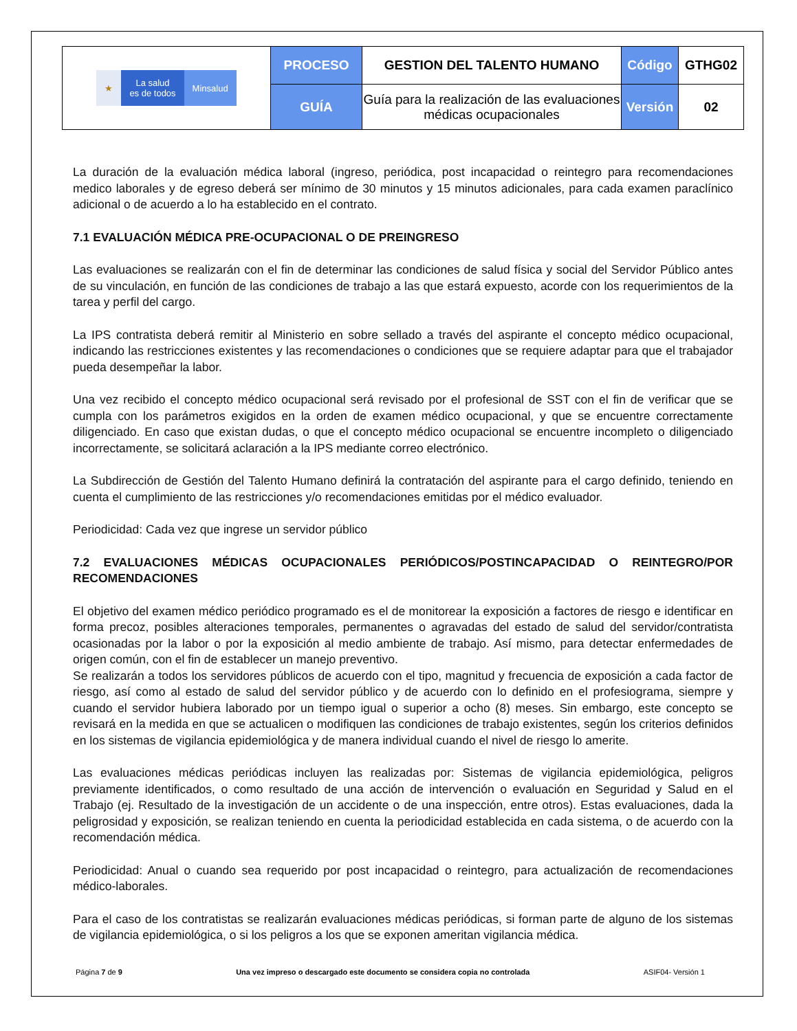| ★ La salud es de todos Minsalud | PROCESO | GESTION DEL TALENTO HUMANO | Código | GTHG02 |
| | GUÍA | Guía para la realización de las evaluaciones médicas ocupacionales | Versión | 02 |
La duración de la evaluación médica laboral (ingreso, periódica, post incapacidad o reintegro para recomendaciones medico laborales y de egreso deberá ser mínimo de 30 minutos y 15 minutos adicionales, para cada examen paraclínico adicional o de acuerdo a lo ha establecido en el contrato.
7.1 EVALUACIÓN MÉDICA PRE-OCUPACIONAL O DE PREINGRESO
Las evaluaciones se realizarán con el fin de determinar las condiciones de salud física y social del Servidor Público antes de su vinculación, en función de las condiciones de trabajo a las que estará expuesto, acorde con los requerimientos de la tarea y perfil del cargo.
La IPS contratista deberá remitir al Ministerio en sobre sellado a través del aspirante el concepto médico ocupacional, indicando las restricciones existentes y las recomendaciones o condiciones que se requiere adaptar para que el trabajador pueda desempeñar la labor.
Una vez recibido el concepto médico ocupacional será revisado por el profesional de SST con el fin de verificar que se cumpla con los parámetros exigidos en la orden de examen médico ocupacional, y que se encuentre correctamente diligenciado. En caso que existan dudas, o que el concepto médico ocupacional se encuentre incompleto o diligenciado incorrectamente, se solicitará aclaración a la IPS mediante correo electrónico.
La Subdirección de Gestión del Talento Humano definirá la contratación del aspirante para el cargo definido, teniendo en cuenta el cumplimiento de las restricciones y/o recomendaciones emitidas por el médico evaluador.
Periodicidad: Cada vez que ingrese un servidor público
7.2 EVALUACIONES MÉDICAS OCUPACIONALES PERIÓDICOS/POSTINCAPACIDAD O REINTEGRO/POR RECOMENDACIONES
El objetivo del examen médico periódico programado es el de monitorear la exposición a factores de riesgo e identificar en forma precoz, posibles alteraciones temporales, permanentes o agravadas del estado de salud del servidor/contratista ocasionadas por la labor o por la exposición al medio ambiente de trabajo. Así mismo, para detectar enfermedades de origen común, con el fin de establecer un manejo preventivo.
Se realizarán a todos los servidores públicos de acuerdo con el tipo, magnitud y frecuencia de exposición a cada factor de riesgo, así como al estado de salud del servidor público y de acuerdo con lo definido en el profesiograma, siempre y cuando el servidor hubiera laborado por un tiempo igual o superior a ocho (8) meses. Sin embargo, este concepto se revisará en la medida en que se actualicen o modifiquen las condiciones de trabajo existentes, según los criterios definidos en los sistemas de vigilancia epidemiológica y de manera individual cuando el nivel de riesgo lo amerite.
Las evaluaciones médicas periódicas incluyen las realizadas por: Sistemas de vigilancia epidemiológica, peligros previamente identificados, o como resultado de una acción de intervención o evaluación en Seguridad y Salud en el Trabajo (ej. Resultado de la investigación de un accidente o de una inspección, entre otros). Estas evaluaciones, dada la peligrosidad y exposición, se realizan teniendo en cuenta la periodicidad establecida en cada sistema, o de acuerdo con la recomendación médica.
Periodicidad: Anual o cuando sea requerido por post incapacidad o reintegro, para actualización de recomendaciones médico-laborales.
Para el caso de los contratistas se realizarán evaluaciones médicas periódicas, si forman parte de alguno de los sistemas de vigilancia epidemiológica, o si los peligros a los que se exponen ameritan vigilancia médica.
Página 7 de 9 Una vez impreso o descargado este documento se considera copia no controlada ASIF04- Versión 1